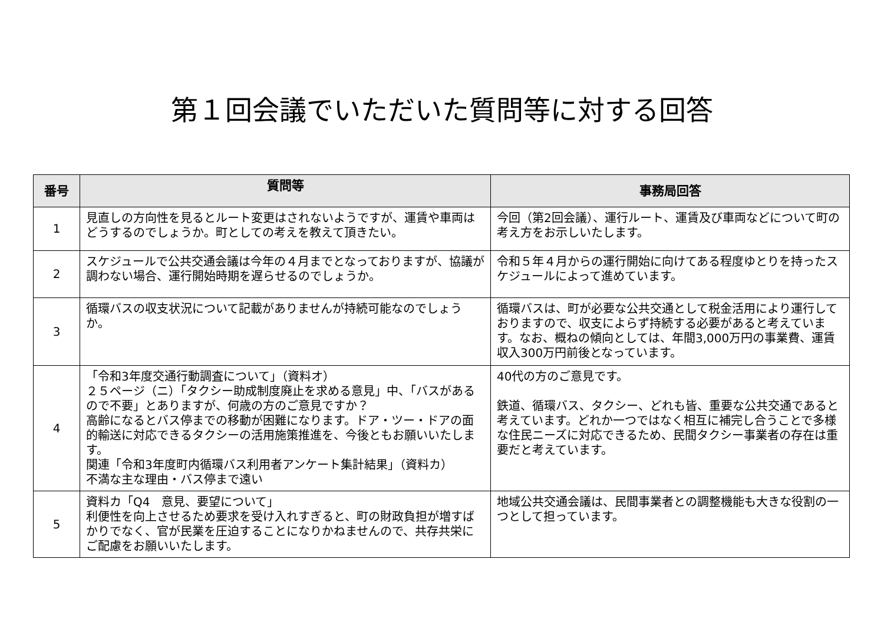第１回会議でいただいた質問等に対する回答
| 番号 | 質問等 | 事務局回答 |
| --- | --- | --- |
| 1 | 見直しの方向性を見るとルート変更はされないようですが、運賃や車両はどうするのでしょうか。町としての考えを教えて頂きたい。 | 今回（第2回会議）、運行ルート、運賃及び車両などについて町の考え方をお示しいたします。 |
| 2 | スケジュールで公共交通会議は今年の４月までとなっておりますが、協議が調わない場合、運行開始時期を遅らせるのでしょうか。 | 令和５年４月からの運行開始に向けてある程度ゆとりを持ったスケジュールによって進めています。 |
| 3 | 循環バスの収支状況について記載がありませんが持続可能なのでしょうか。 | 循環バスは、町が必要な公共交通として税金活用により運行しておりますので、収支によらず持続する必要があると考えています。なお、概ねの傾向としては、年間3,000万円の事業費、運賃収入300万円前後となっています。 |
| 4 | 「令和3年度交通行動調査について」（資料オ） ２５ページ（ニ）「タクシー助成制度廃止を求める意見」中、「バスがあるので不要」とありますが、何歳の方のご意見ですか？ 高齢になるとバス停までの移動が困難になります。ドア・ツー・ドアの面的輸送に対応できるタクシーの活用施策推進を、今後ともお願いいたします。 関連「令和3年度町内循環バス利用者アンケート集計結果」（資料カ） 不満な主な理由・バス停まで遠い | 40代の方のご意見です。 鉄道、循環バス、タクシー、どれも皆、重要な公共交通であると考えています。どれか一つではなく相互に補完し合うことで多様な住民ニーズに対応できるため、民間タクシー事業者の存在は重要だと考えています。 |
| 5 | 資料カ「Q4 意見、要望について」 利便性を向上させるため要求を受け入れすぎると、町の財政負担が増すばかりでなく、官が民業を圧迫することになりかねませんので、共存共栄にご配慮をお願いいたします。 | 地域公共交通会議は、民間事業者との調整機能も大きな役割の一つとして担っています。 |